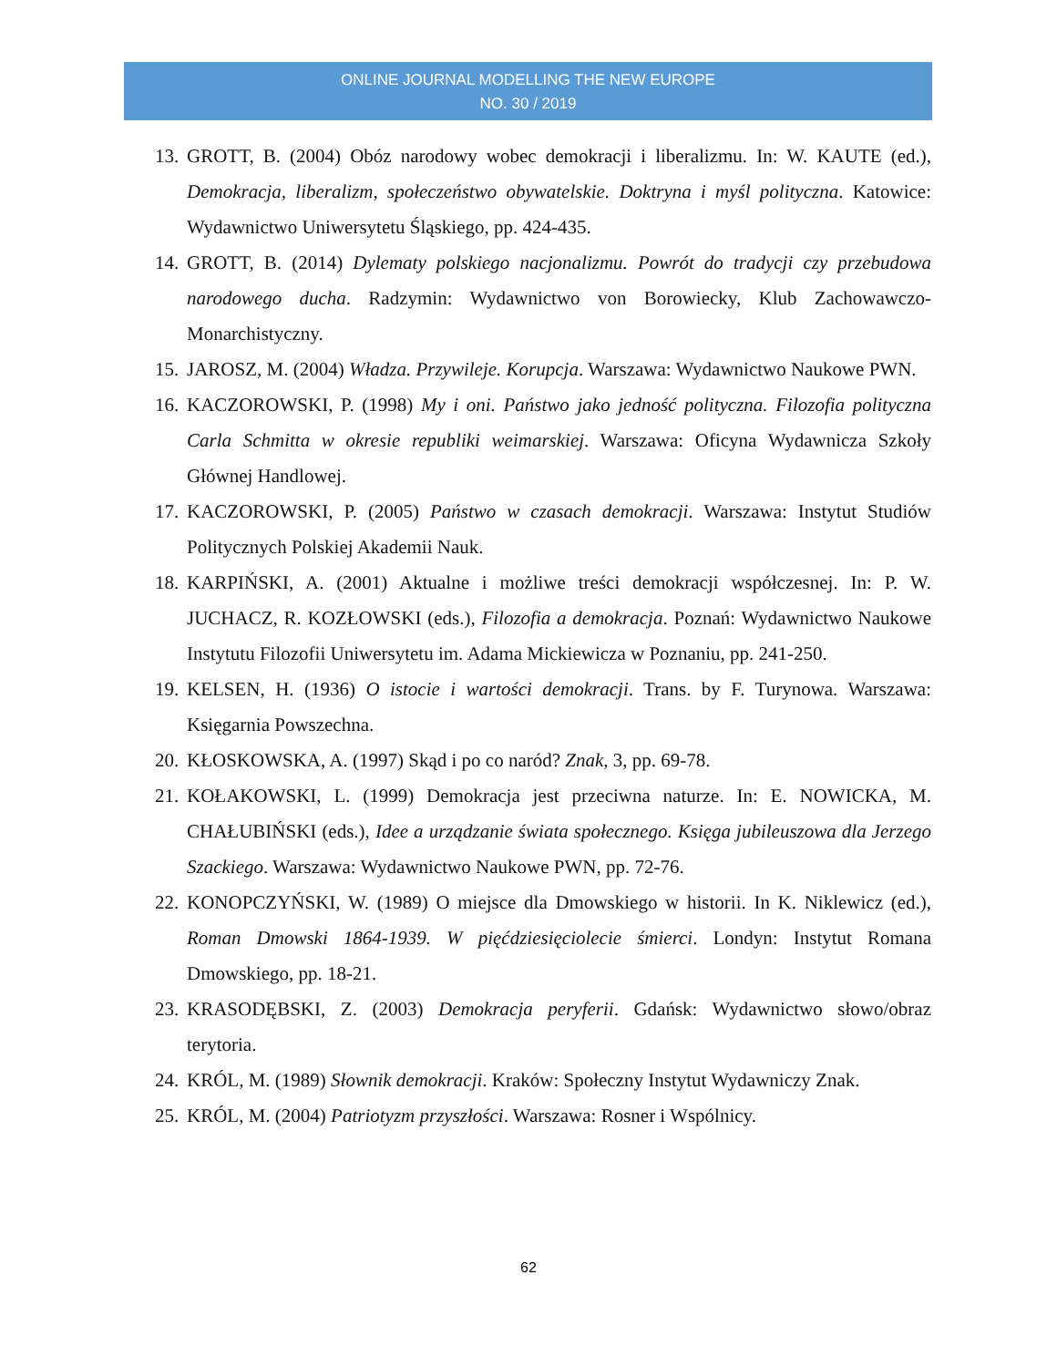ONLINE JOURNAL MODELLING THE NEW EUROPE
NO. 30 / 2019
13. GROTT, B. (2004) Obóz narodowy wobec demokracji i liberalizmu. In: W. KAUTE (ed.), Demokracja, liberalizm, społeczeństwo obywatelskie. Doktryna i myśl polityczna. Katowice: Wydawnictwo Uniwersytetu Śląskiego, pp. 424-435.
14. GROTT, B. (2014) Dylematy polskiego nacjonalizmu. Powrót do tradycji czy przebudowa narodowego ducha. Radzymin: Wydawnictwo von Borowiecky, Klub Zachowawczo-Monarchistyczny.
15. JAROSZ, M. (2004) Władza. Przywileje. Korupcja. Warszawa: Wydawnictwo Naukowe PWN.
16. KACZOROWSKI, P. (1998) My i oni. Państwo jako jedność polityczna. Filozofia polityczna Carla Schmitta w okresie republiki weimarskiej. Warszawa: Oficyna Wydawnicza Szkoły Głównej Handlowej.
17. KACZOROWSKI, P. (2005) Państwo w czasach demokracji. Warszawa: Instytut Studiów Politycznych Polskiej Akademii Nauk.
18. KARPIŃSKI, A. (2001) Aktualne i możliwe treści demokracji współczesnej. In: P. W. JUCHACZ, R. KOZŁOWSKI (eds.), Filozofia a demokracja. Poznań: Wydawnictwo Naukowe Instytutu Filozofii Uniwersytetu im. Adama Mickiewicza w Poznaniu, pp. 241-250.
19. KELSEN, H. (1936) O istocie i wartości demokracji. Trans. by F. Turynowa. Warszawa: Księgarnia Powszechna.
20. KŁOSKOWSKA, A. (1997) Skąd i po co naród? Znak, 3, pp. 69-78.
21. KOŁAKOWSKI, L. (1999) Demokracja jest przeciwna naturze. In: E. NOWICKA, M. CHAŁUBIŃSKI (eds.), Idee a urządzanie świata społecznego. Księga jubileuszowa dla Jerzego Szackiego. Warszawa: Wydawnictwo Naukowe PWN, pp. 72-76.
22. KONOPCZYŃSKI, W. (1989) O miejsce dla Dmowskiego w historii. In K. Niklewicz (ed.), Roman Dmowski 1864-1939. W pięćdziesięciolecie śmierci. Londyn: Instytut Romana Dmowskiego, pp. 18-21.
23. KRASODĘBSKI, Z. (2003) Demokracja peryferii. Gdańsk: Wydawnictwo słowo/obraz terytoria.
24. KRÓL, M. (1989) Słownik demokracji. Kraków: Społeczny Instytut Wydawniczy Znak.
25. KRÓL, M. (2004) Patriotyzm przyszłości. Warszawa: Rosner i Wspólnicy.
62